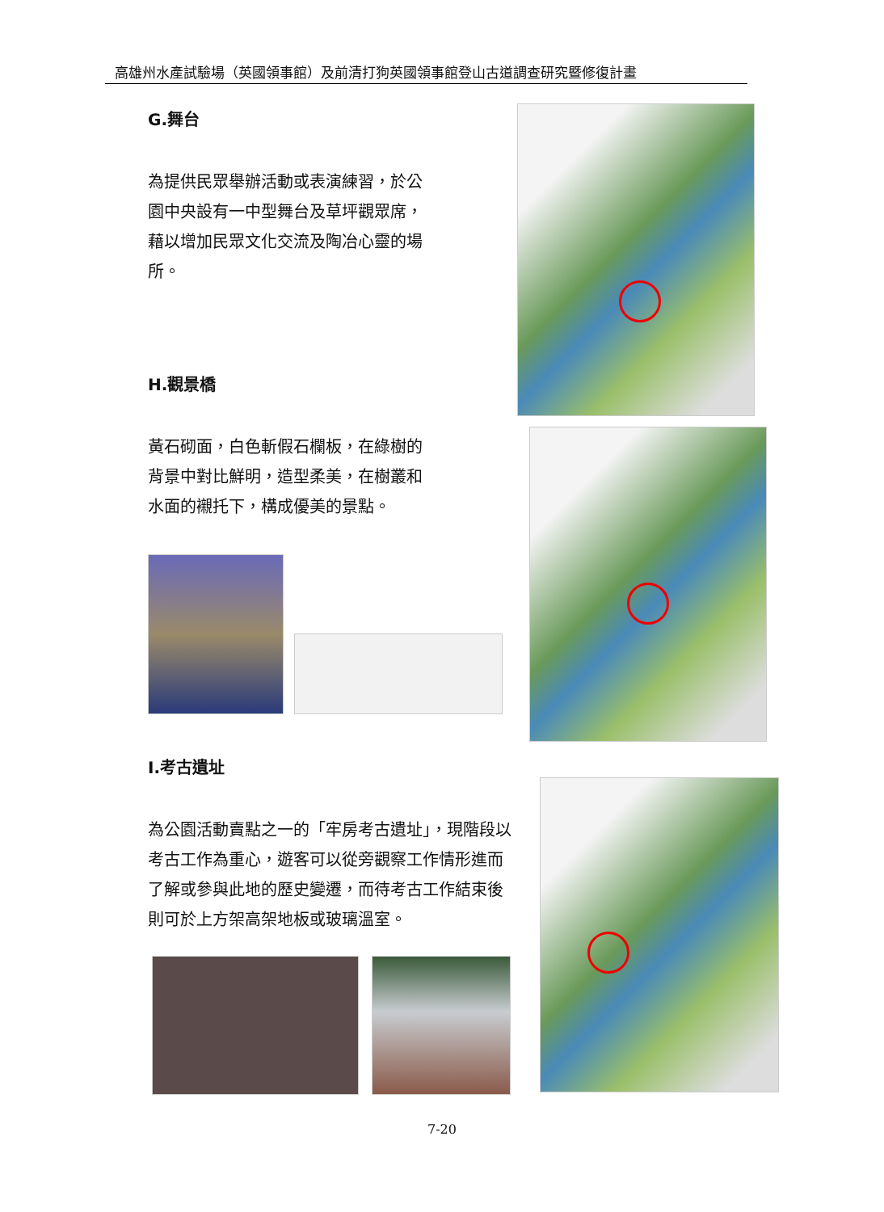高雄州水產試驗場（英國領事館）及前清打狗英國領事館登山古道調查研究暨修復計畫
G.舞台
為提供民眾舉辦活動或表演練習，於公園中央設有一中型舞台及草坪觀眾席，藉以增加民眾文化交流及陶冶心靈的場所。
H.觀景橋
黃石砌面，白色斬假石欄板，在綠樹的背景中對比鮮明，造型柔美，在樹叢和水面的襯托下，構成優美的景點。
I.考古遺址
為公園活動賣點之一的「牢房考古遺址」，現階段以考古工作為重心，遊客可以從旁觀察工作情形進而了解或參與此地的歷史變遷，而待考古工作結束後則可於上方架高架地板或玻璃溫室。
7-20